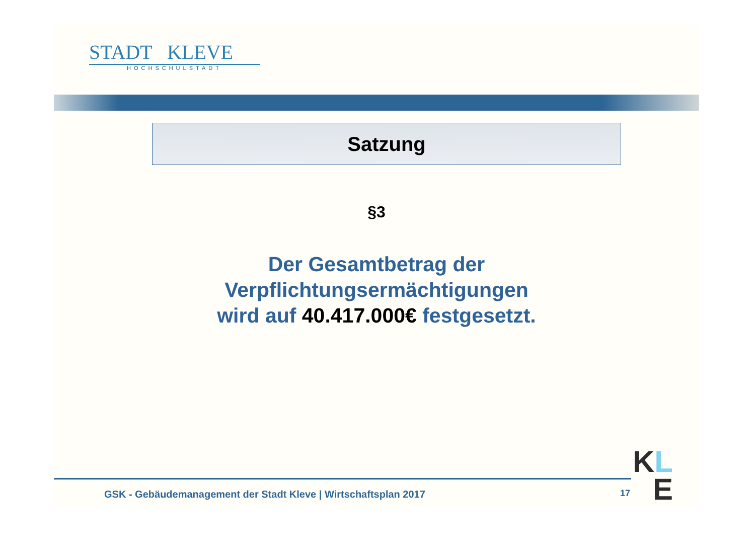STADT KLEVE
HOCHSCHULSTADT
Satzung
§3
Der Gesamtbetrag der
Verpflichtungsermächtigungen
wird auf 40.417.000€ festgesetzt.
GSK - Gebäudemanagement der Stadt Kleve | Wirtschaftsplan 2017
17
KL
E